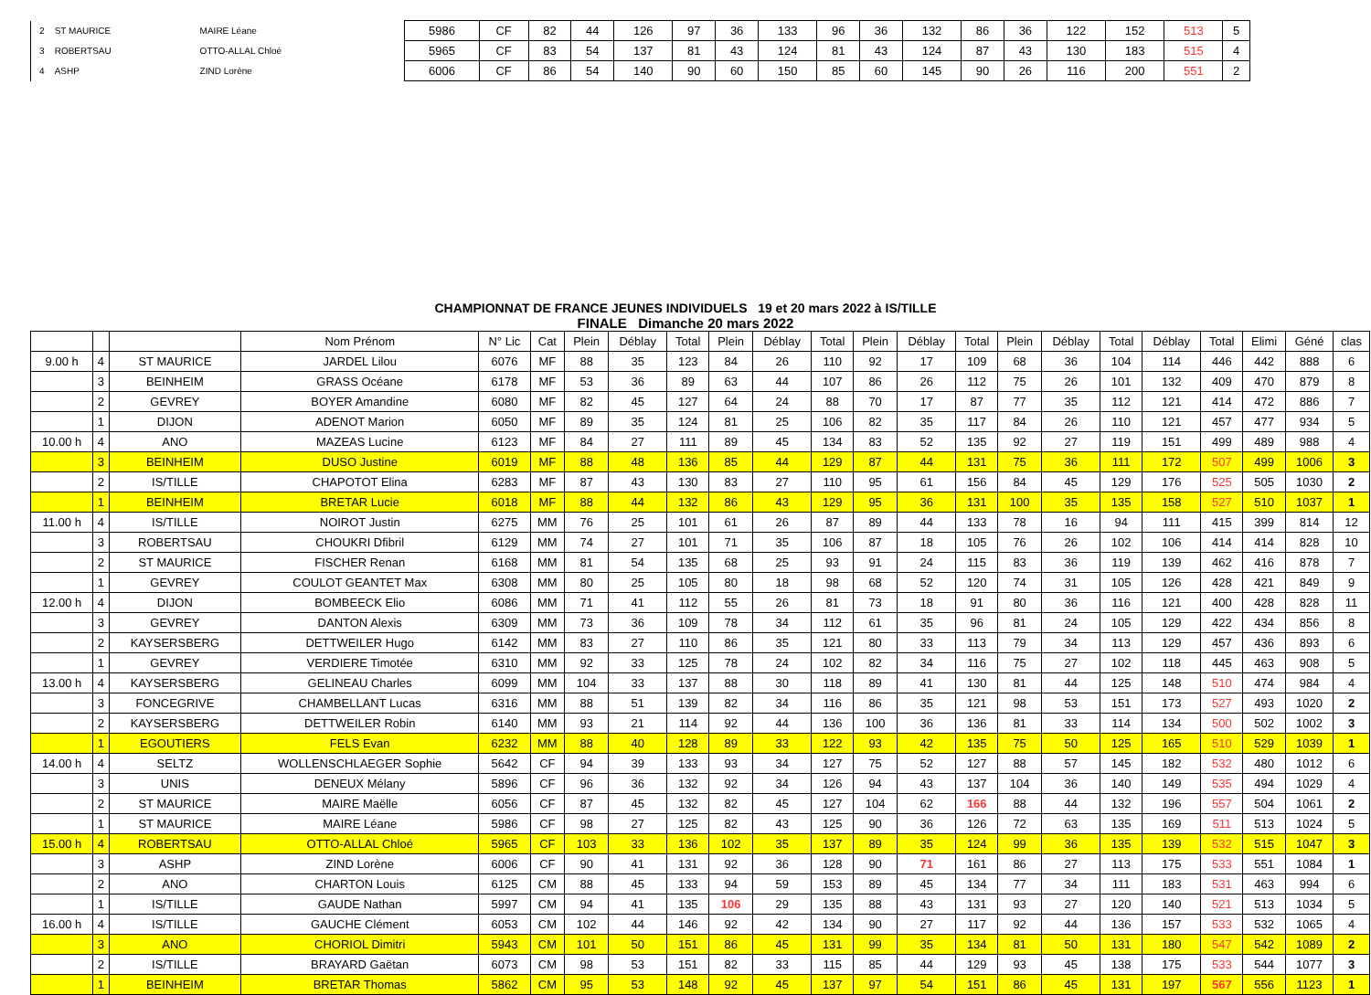| 2 | ST MAURICE | MAIRE Léane | 5986 | CF | 82 | 44 | 126 | 97 | 36 | 133 | 96 | 36 | 132 | 86 | 36 | 122 | 152 | 513 | 5 |
| 3 | ROBERTSAU | OTTO-ALLAL Chloé | 5965 | CF | 83 | 54 | 137 | 81 | 43 | 124 | 81 | 43 | 124 | 87 | 43 | 130 | 183 | 515 | 4 |
| 4 | ASHP | ZIND Lorène | 6006 | CF | 86 | 54 | 140 | 90 | 60 | 150 | 85 | 60 | 145 | 90 | 26 | 116 | 200 | 551 | 2 |
CHAMPIONNAT DE FRANCE JEUNES INDIVIDUELS 19 et 20 mars 2022 à IS/TILLE
FINALE Dimanche 20 mars 2022
| | | | Nom Prénom | N° Lic | Cat | Plein | Déblay | Total | Plein | Déblay | Total | Plein | Déblay | Total | Plein | Déblay | Total | Déblay | Total | Elimi | Géné | clas |
| --- | --- | --- | --- | --- | --- | --- | --- | --- | --- | --- | --- | --- | --- | --- | --- | --- | --- | --- | --- | --- | --- | --- |
| 9.00 h | 4 | ST MAURICE | JARDEL Lilou | 6076 | MF | 88 | 35 | 123 | 84 | 26 | 110 | 92 | 17 | 109 | 68 | 36 | 104 | 114 | 446 | 442 | 888 | 6 |
| | 3 | BEINHEIM | GRASS Océane | 6178 | MF | 53 | 36 | 89 | 63 | 44 | 107 | 86 | 26 | 112 | 75 | 26 | 101 | 132 | 409 | 470 | 879 | 8 |
| | 2 | GEVREY | BOYER Amandine | 6080 | MF | 82 | 45 | 127 | 64 | 24 | 88 | 70 | 17 | 87 | 77 | 35 | 112 | 121 | 414 | 472 | 886 | 7 |
| | 1 | DIJON | ADENOT Marion | 6050 | MF | 89 | 35 | 124 | 81 | 25 | 106 | 82 | 35 | 117 | 84 | 26 | 110 | 121 | 457 | 477 | 934 | 5 |
| 10.00 h | 4 | ANO | MAZEAS Lucine | 6123 | MF | 84 | 27 | 111 | 89 | 45 | 134 | 83 | 52 | 135 | 92 | 27 | 119 | 151 | 499 | 489 | 988 | 4 |
| | 3 | BEINHEIM | DUSO Justine | 6019 | MF | 88 | 48 | 136 | 85 | 44 | 129 | 87 | 44 | 131 | 75 | 36 | 111 | 172 | 507 | 499 | 1006 | 3 |
| | 2 | IS/TILLE | CHAPOTOT Elina | 6283 | MF | 87 | 43 | 130 | 83 | 27 | 110 | 95 | 61 | 156 | 84 | 45 | 129 | 176 | 525 | 505 | 1030 | 2 |
| | 1 | BEINHEIM | BRETAR Lucie | 6018 | MF | 88 | 44 | 132 | 86 | 43 | 129 | 95 | 36 | 131 | 100 | 35 | 135 | 158 | 527 | 510 | 1037 | 1 |
| 11.00 h | 4 | IS/TILLE | NOIROT Justin | 6275 | MM | 76 | 25 | 101 | 61 | 26 | 87 | 89 | 44 | 133 | 78 | 16 | 94 | 111 | 415 | 399 | 814 | 12 |
| | 3 | ROBERTSAU | CHOUKRI Dfibril | 6129 | MM | 74 | 27 | 101 | 71 | 35 | 106 | 87 | 18 | 105 | 76 | 26 | 102 | 106 | 414 | 414 | 828 | 10 |
| | 2 | ST MAURICE | FISCHER Renan | 6168 | MM | 81 | 54 | 135 | 68 | 25 | 93 | 91 | 24 | 115 | 83 | 36 | 119 | 139 | 462 | 416 | 878 | 7 |
| | 1 | GEVREY | COULOT GEANTET Max | 6308 | MM | 80 | 25 | 105 | 80 | 18 | 98 | 68 | 52 | 120 | 74 | 31 | 105 | 126 | 428 | 421 | 849 | 9 |
| 12.00 h | 4 | DIJON | BOMBEECK Elio | 6086 | MM | 71 | 41 | 112 | 55 | 26 | 81 | 73 | 18 | 91 | 80 | 36 | 116 | 121 | 400 | 428 | 828 | 11 |
| | 3 | GEVREY | DANTON Alexis | 6309 | MM | 73 | 36 | 109 | 78 | 34 | 112 | 61 | 35 | 96 | 81 | 24 | 105 | 129 | 422 | 434 | 856 | 8 |
| | 2 | KAYSERSBERG | DETTWEILER Hugo | 6142 | MM | 83 | 27 | 110 | 86 | 35 | 121 | 80 | 33 | 113 | 79 | 34 | 113 | 129 | 457 | 436 | 893 | 6 |
| | 1 | GEVREY | VERDIERE Timotée | 6310 | MM | 92 | 33 | 125 | 78 | 24 | 102 | 82 | 34 | 116 | 75 | 27 | 102 | 118 | 445 | 463 | 908 | 5 |
| 13.00 h | 4 | KAYSERSBERG | GELINEAU Charles | 6099 | MM | 104 | 33 | 137 | 88 | 30 | 118 | 89 | 41 | 130 | 81 | 44 | 125 | 148 | 510 | 474 | 984 | 4 |
| | 3 | FONCEGRIVE | CHAMBELLANT Lucas | 6316 | MM | 88 | 51 | 139 | 82 | 34 | 116 | 86 | 35 | 121 | 98 | 53 | 151 | 173 | 527 | 493 | 1020 | 2 |
| | 2 | KAYSERSBERG | DETTWEILER Robin | 6140 | MM | 93 | 21 | 114 | 92 | 44 | 136 | 100 | 36 | 136 | 81 | 33 | 114 | 134 | 500 | 502 | 1002 | 3 |
| | 1 | EGOUTIERS | FELS Evan | 6232 | MM | 88 | 40 | 128 | 89 | 33 | 122 | 93 | 42 | 135 | 75 | 50 | 125 | 165 | 510 | 529 | 1039 | 1 |
| 14.00 h | 4 | SELTZ | WOLLENSCHLAEGER Sophie | 5642 | CF | 94 | 39 | 133 | 93 | 34 | 127 | 75 | 52 | 127 | 88 | 57 | 145 | 182 | 532 | 480 | 1012 | 6 |
| | 3 | UNIS | DENEUX Mélany | 5896 | CF | 96 | 36 | 132 | 92 | 34 | 126 | 94 | 43 | 137 | 104 | 36 | 140 | 149 | 535 | 494 | 1029 | 4 |
| | 2 | ST MAURICE | MAIRE Maëlle | 6056 | CF | 87 | 45 | 132 | 82 | 45 | 127 | 104 | 62 | 166 | 88 | 44 | 132 | 196 | 557 | 504 | 1061 | 2 |
| | 1 | ST MAURICE | MAIRE Léane | 5986 | CF | 98 | 27 | 125 | 82 | 43 | 125 | 90 | 36 | 126 | 72 | 63 | 135 | 169 | 511 | 513 | 1024 | 5 |
| 15.00 h | 4 | ROBERTSAU | OTTO-ALLAL Chloé | 5965 | CF | 103 | 33 | 136 | 102 | 35 | 137 | 89 | 35 | 124 | 99 | 36 | 135 | 139 | 532 | 515 | 1047 | 3 |
| | 3 | ASHP | ZIND Lorène | 6006 | CF | 90 | 41 | 131 | 92 | 36 | 128 | 90 | 71 | 161 | 86 | 27 | 113 | 175 | 533 | 551 | 1084 | 1 |
| | 2 | ANO | CHARTON Louis | 6125 | CM | 88 | 45 | 133 | 94 | 59 | 153 | 89 | 45 | 134 | 77 | 34 | 111 | 183 | 531 | 463 | 994 | 6 |
| | 1 | IS/TILLE | GAUDE Nathan | 5997 | CM | 94 | 41 | 135 | 106 | 29 | 135 | 88 | 43 | 131 | 93 | 27 | 120 | 140 | 521 | 513 | 1034 | 5 |
| 16.00 h | 4 | IS/TILLE | GAUCHE Clément | 6053 | CM | 102 | 44 | 146 | 92 | 42 | 134 | 90 | 27 | 117 | 92 | 44 | 136 | 157 | 533 | 532 | 1065 | 4 |
| | 3 | ANO | CHORIOL Dimitri | 5943 | CM | 101 | 50 | 151 | 86 | 45 | 131 | 99 | 35 | 134 | 81 | 50 | 131 | 180 | 547 | 542 | 1089 | 2 |
| | 2 | IS/TILLE | BRAYARD Gaëtan | 6073 | CM | 98 | 53 | 151 | 82 | 33 | 115 | 85 | 44 | 129 | 93 | 45 | 138 | 175 | 533 | 544 | 1077 | 3 |
| | 1 | BEINHEIM | BRETAR Thomas | 5862 | CM | 95 | 53 | 148 | 92 | 45 | 137 | 97 | 54 | 151 | 86 | 45 | 131 | 197 | 567 | 556 | 1123 | 1 |